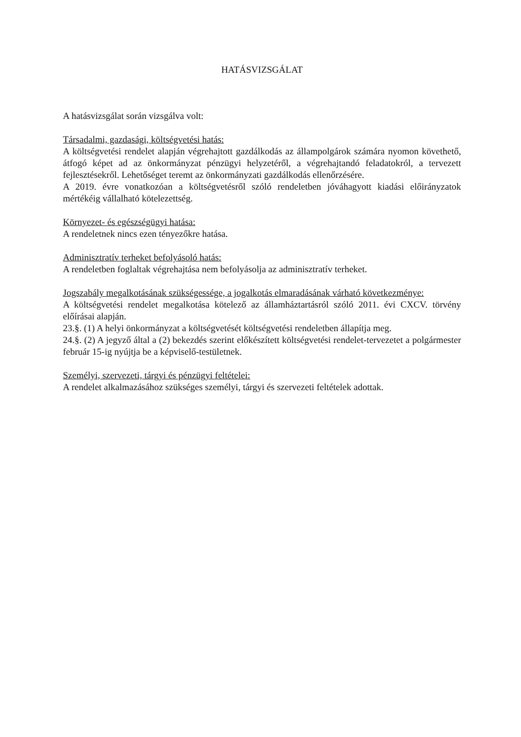HATÁSVIZSGÁLAT
A hatásvizsgálat során vizsgálva volt:
Társadalmi, gazdasági, költségvetési hatás:
A költségvetési rendelet alapján végrehajtott gazdálkodás az állampolgárok számára nyomon követhető, átfogó képet ad az önkormányzat pénzügyi helyzetéről, a végrehajtandó feladatokról, a tervezett fejlesztésekről. Lehetőséget teremt az önkormányzati gazdálkodás ellenőrzésére.
A 2019. évre vonatkozóan a költségvetésről szóló rendeletben jóváhagyott kiadási előirányzatok mértékéig vállalható kötelezettség.
Környezet- és egészségügyi hatása:
A rendeletnek nincs ezen tényezőkre hatása.
Adminisztratív terheket befolyásoló hatás:
A rendeletben foglaltak végrehajtása nem befolyásolja az adminisztratív terheket.
Jogszabály megalkotásának szükségessége, a jogalkotás elmaradásának várható következménye:
A költségvetési rendelet megalkotása kötelező az államháztartásról szóló 2011. évi CXCV. törvény előírásai alapján.
23.§. (1) A helyi önkormányzat a költségvetését költségvetési rendeletben állapítja meg.
24.§. (2) A jegyző által a (2) bekezdés szerint előkészített költségvetési rendelet-tervezetet a polgármester február 15-ig nyújtja be a képviselő-testületnek.
Személyi, szervezeti, tárgyi és pénzügyi feltételei:
A rendelet alkalmazásához szükséges személyi, tárgyi és szervezeti feltételek adottak.